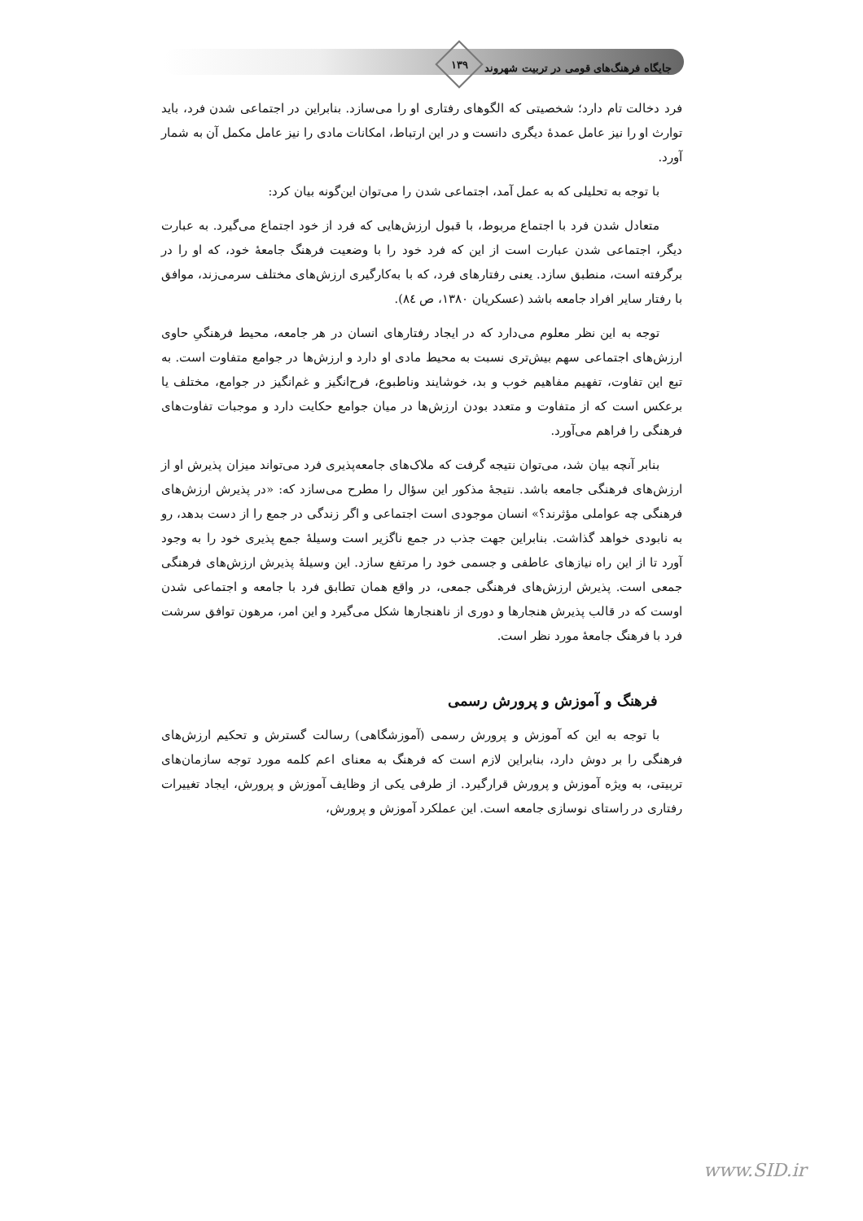جایگاه فرهنگ‌های قومی در تربیت شهروند
۱۳۹
فرد دخالت تام دارد؛ شخصیتی که الگوهای رفتاری او را می‌سازد. بنابراین در اجتماعی شدن فرد، باید توارث او را نیز عامل عمدهٔ دیگری دانست و در این ارتباط، امکانات مادی را نیز عامل مکمل آن به شمار آورد.
با توجه به تحلیلی که به عمل آمد، اجتماعی شدن را می‌توان این‌گونه بیان کرد:
متعادل شدن فرد با اجتماع مربوط، با قبول ارزش‌هایی که فرد از خود اجتماع می‌گیرد. به عبارت دیگر، اجتماعی شدن عبارت است از این که فرد خود را با وضعیت فرهنگ جامعهٔ خود، که او را در برگرفته است، منطبق سازد. یعنی رفتارهای فرد، که با به‌کارگیری ارزش‌های مختلف سرمی‌زند، موافق با رفتار سایر افراد جامعه باشد (عسکریان ۱۳۸۰، ص ۸٤).
توجه به این نظر معلوم می‌دارد که در ایجاد رفتارهای انسان در هر جامعه، محیط فرهنگیِ حاوی ارزش‌های اجتماعی سهم بیش‌تری نسبت به محیط مادی او دارد و ارزش‌ها در جوامع متفاوت است. به تبع این تفاوت، تفهیم مفاهیم خوب و بد، خوشایند وناطبوع، فرح‌انگیز و غم‌انگیز در جوامع، مختلف یا برعکس است که از متفاوت و متعدد بودن ارزش‌ها در میان جوامع حکایت دارد و موجبات تفاوت‌های فرهنگی را فراهم می‌آورد.
بنابر آنچه بیان شد، می‌توان نتیجه گرفت که ملاک‌های جامعه‌پذیری فرد می‌تواند میزان پذیرش او از ارزش‌های فرهنگی جامعه باشد. نتیجهٔ مذکور این سؤال را مطرح می‌سازد که: «در پذیرش ارزش‌های فرهنگی چه عواملی مؤثرند؟» انسان موجودی است اجتماعی و اگر زندگی در جمع را از دست بدهد، رو به نابودی خواهد گذاشت. بنابراین جهت جذب در جمع ناگزیر است وسیلهٔ جمع پذیری خود را به وجود آورد تا از این راه نیازهای عاطفی و جسمی خود را مرتفع سازد. این وسیلهٔ پذیرش ارزش‌های فرهنگی جمعی است. پذیرش ارزش‌های فرهنگی جمعی، در واقع همان تطابق فرد با جامعه و اجتماعی شدن اوست که در قالب پذیرش هنجارها و دوری از ناهنجارها شکل می‌گیرد و این امر، مرهون توافق سرشت فرد با فرهنگ جامعهٔ مورد نظر است.
فرهنگ و آموزش و پرورش رسمی
با توجه به این که آموزش و پرورش رسمی (آموزشگاهی) رسالت گسترش و تحکیم ارزش‌های فرهنگی را بر دوش دارد، بنابراین لازم است که فرهنگ به معنای اعم کلمه مورد توجه سازمان‌های تربیتی، به ویژه آموزش و پرورش قرارگیرد. از طرفی یکی از وظایف آموزش و پرورش، ایجاد تغییرات رفتاری در راستای نوسازی جامعه است. این عملکرد آموزش و پرورش،
www.SID.ir